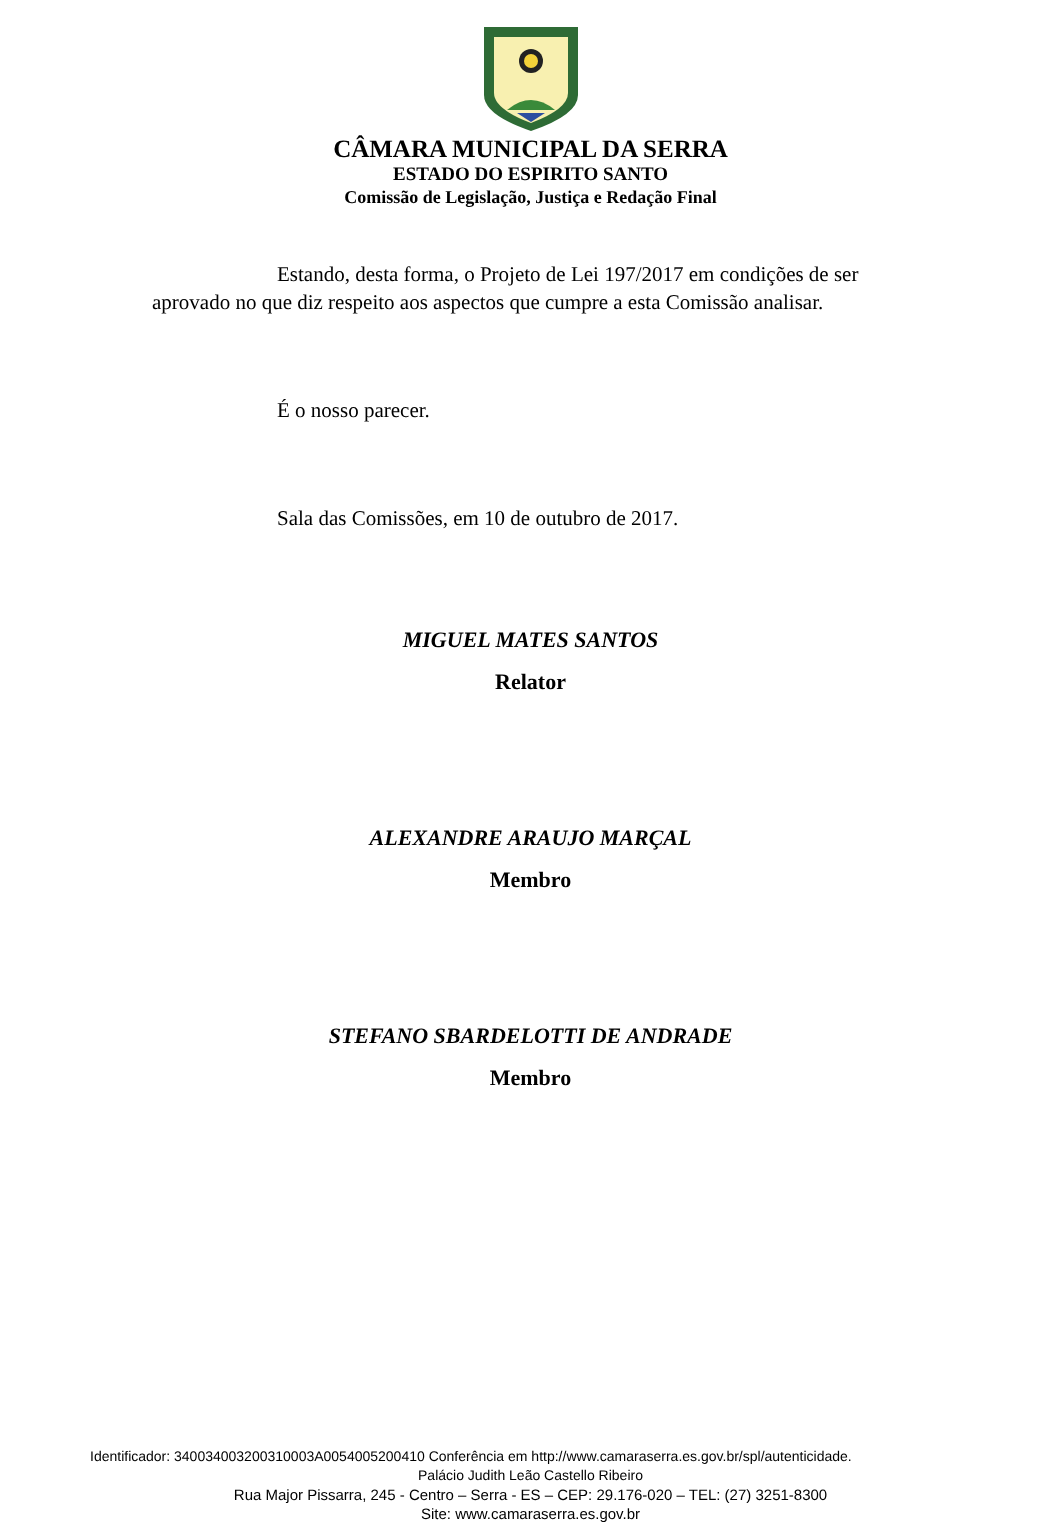CÂMARA MUNICIPAL DA SERRA
ESTADO DO ESPIRITO SANTO
Comissão de Legislação, Justiça e Redação Final
Estando, desta forma, o Projeto de Lei 197/2017 em condições de ser aprovado no que diz respeito aos aspectos que cumpre a esta Comissão analisar.
É o nosso parecer.
Sala das Comissões, em 10 de outubro de 2017.
MIGUEL MATES SANTOS
Relator
ALEXANDRE ARAUJO MARÇAL
Membro
STEFANO SBARDELOTTI DE ANDRADE
Membro
Identificador: 340034003200310003A0054005200410 Conferência em http://www.camaraserra.es.gov.br/spl/autenticidade.
Palácio Judith Leão Castello Ribeiro
Rua Major Pissarra, 245 - Centro – Serra - ES – CEP: 29.176-020 – TEL: (27) 3251-8300
Site: www.camaraserra.es.gov.br